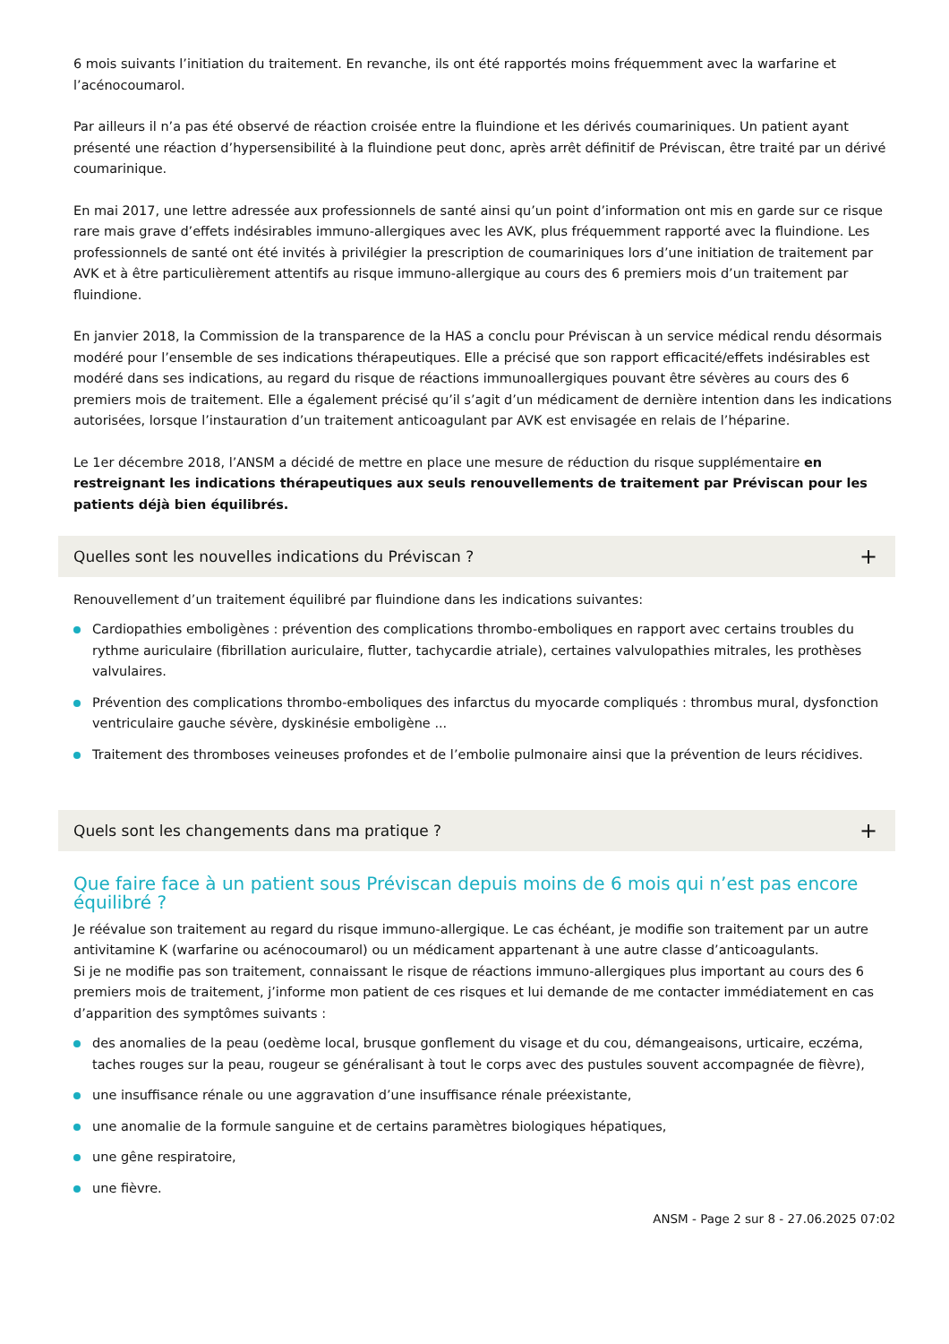6 mois suivants l’initiation du traitement. En revanche, ils ont été rapportés moins fréquemment avec la warfarine et l’acénocoumarol.
Par ailleurs il n’a pas été observé de réaction croisée entre la fluindione et les dérivés coumariniques. Un patient ayant présenté une réaction d’hypersensibilité à la fluindione peut donc, après arrêt définitif de Préviscan, être traité par un dérivé coumarinique.
En mai 2017, une lettre adressée aux professionnels de santé ainsi qu’un point d’information ont mis en garde sur ce risque rare mais grave d’effets indésirables immuno-allergiques avec les AVK, plus fréquemment rapporté avec la fluindione. Les professionnels de santé ont été invités à privilégier la prescription de coumariniques lors d’une initiation de traitement par AVK et à être particulièrement attentifs au risque immuno-allergique au cours des 6 premiers mois d’un traitement par fluindione.
En janvier 2018, la Commission de la transparence de la HAS a conclu pour Préviscan à un service médical rendu désormais modéré pour l’ensemble de ses indications thérapeutiques. Elle a précisé que son rapport efficacité/effets indésirables est modéré dans ses indications, au regard du risque de réactions immunoallergiques pouvant être sévères au cours des 6 premiers mois de traitement. Elle a également précisé qu’il s’agit d’un médicament de dernière intention dans les indications autorisées, lorsque l’instauration d’un traitement anticoagulant par AVK est envisagée en relais de l’héparine.
Le 1er décembre 2018, l’ANSM a décidé de mettre en place une mesure de réduction du risque supplémentaire en restreignant les indications thérapeutiques aux seuls renouvellements de traitement par Préviscan pour les patients déjà bien équilibrés.
Quelles sont les nouvelles indications du Préviscan ? +
Renouvellement d’un traitement équilibré par fluindione dans les indications suivantes:
Cardiopathies emboligènes : prévention des complications thrombo-emboliques en rapport avec certains troubles du rythme auriculaire (fibrillation auriculaire, flutter, tachycardie atriale), certaines valvulopathies mitrales, les prothèses valvulaires.
Prévention des complications thrombo-emboliques des infarctus du myocarde compliqués : thrombus mural, dysfonction ventriculaire gauche sévère, dyskinésie emboligène ...
Traitement des thromboses veineuses profondes et de l’embolie pulmonaire ainsi que la prévention de leurs récidives.
Quels sont les changements dans ma pratique ? +
Que faire face à un patient sous Préviscan depuis moins de 6 mois qui n’est pas encore équilibré ?
Je réévalue son traitement au regard du risque immuno-allergique. Le cas échéant, je modifie son traitement par un autre antivitamine K (warfarine ou acénocoumarol) ou un médicament appartenant à une autre classe d’anticoagulants.
Si je ne modifie pas son traitement, connaissant le risque de réactions immuno-allergiques plus important au cours des 6 premiers mois de traitement, j’informe mon patient de ces risques et lui demande de me contacter immédiatement en cas d’apparition des symptômes suivants :
des anomalies de la peau (oedème local, brusque gonflement du visage et du cou, démangeaisons, urticaire, eczéma, taches rouges sur la peau, rougeur se généralisant à tout le corps avec des pustules souvent accompagnée de fièvre),
une insuffisance rénale ou une aggravation d’une insuffisance rénale préexistante,
une anomalie de la formule sanguine et de certains paramètres biologiques hépatiques,
une gêne respiratoire,
une fièvre.
ANSM - Page 2 sur 8 - 27.06.2025 07:02